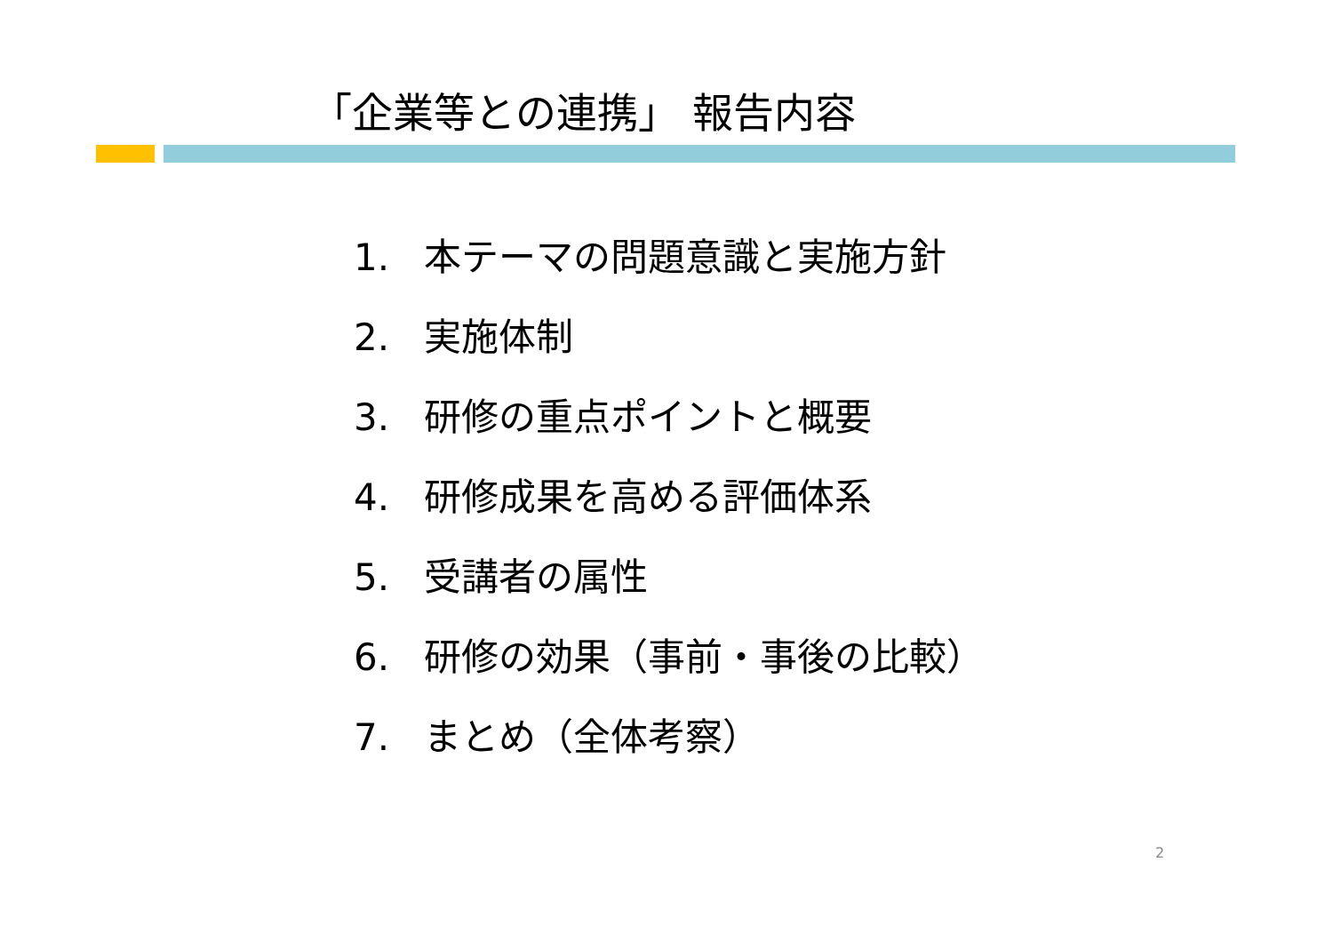「企業等との連携」 報告内容
1. 本テーマの問題意識と実施方針
2. 実施体制
3. 研修の重点ポイントと概要
4. 研修成果を高める評価体系
5. 受講者の属性
6. 研修の効果（事前・事後の比較）
7. まとめ（全体考察）
2